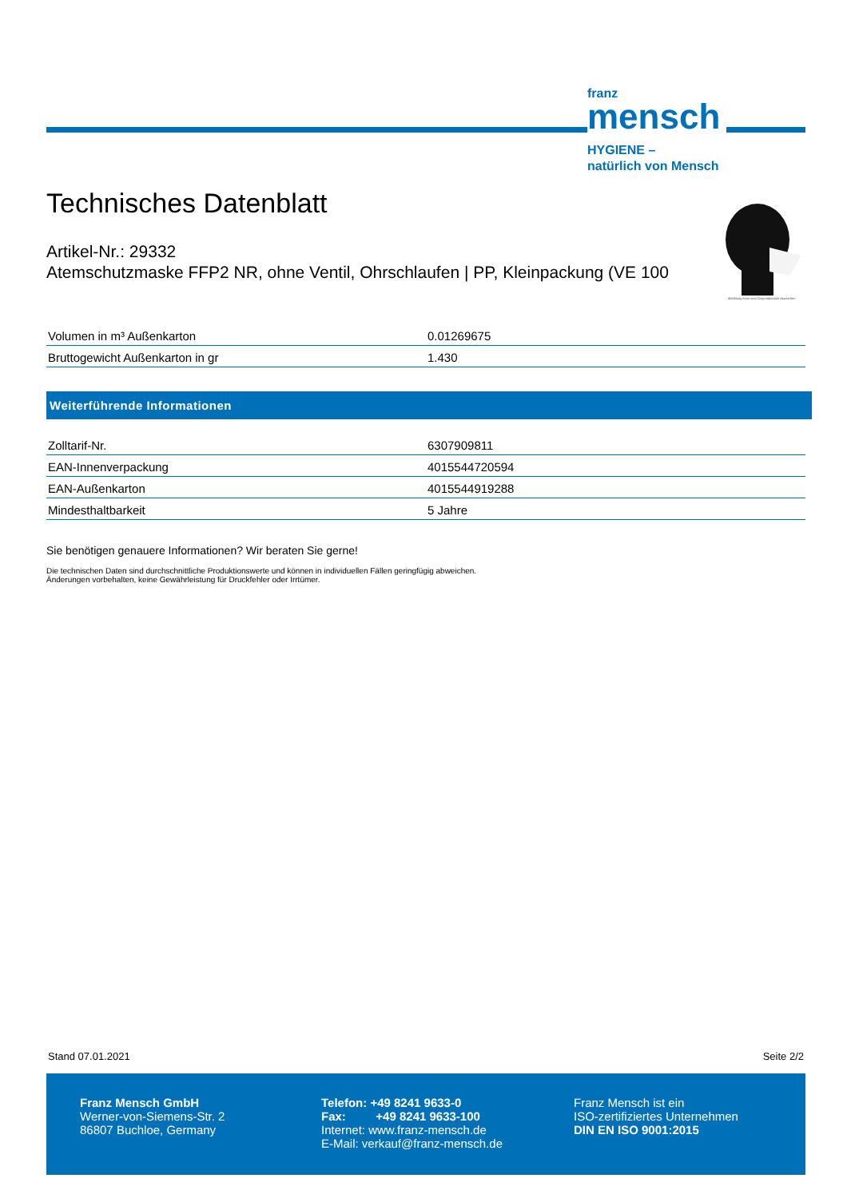franz
mensch
HYGIENE –
natürlich von Mensch
Abbildung kann vom Originalprodukt abweichen
Technisches Datenblatt
Artikel-Nr.: 29332
Atemschutzmaske FFP2 NR, ohne Ventil, Ohrschlaufen | PP, Kleinpackung (VE 100
| Volumen in m³ Außenkarton | 0.01269675 |
| Bruttogewicht Außenkarton in gr | 1.430 |
Weiterführende Informationen
| Zolltarif-Nr. | 6307909811 |
| EAN-Innenverpackung | 4015544720594 |
| EAN-Außenkarton | 4015544919288 |
| Mindesthaltbarkeit | 5 Jahre |
Sie benötigen genauere Informationen? Wir beraten Sie gerne!
Die technischen Daten sind durchschnittliche Produktionswerte und können in individuellen Fällen geringfügig abweichen.
Änderungen vorbehalten, keine Gewährleistung für Druckfehler oder Irrtümer.
Stand 07.01.2021 Seite 2/2
Franz Mensch GmbH
Werner-von-Siemens-Str. 2
86807 Buchloe, Germany
Telefon: +49 8241 9633-0
Fax: +49 8241 9633-100
Internet: www.franz-mensch.de
E-Mail: verkauf@franz-mensch.de
Franz Mensch ist ein
ISO-zertifiziertes Unternehmen
DIN EN ISO 9001:2015